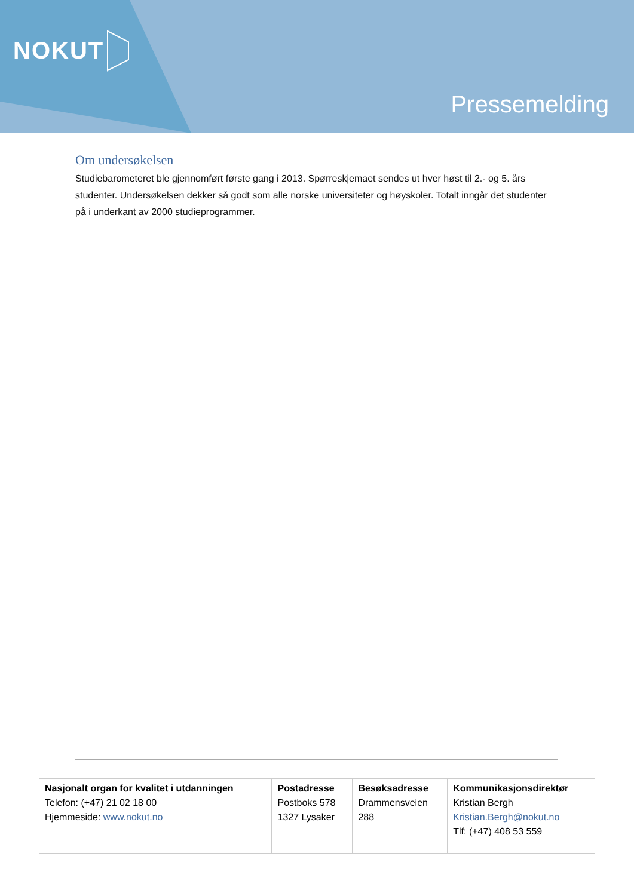NOKUT
Pressemelding
Om undersøkelsen
Studiebarometeret ble gjennomført første gang i 2013. Spørreskjemaet sendes ut hver høst til 2.- og 5. års studenter. Undersøkelsen dekker så godt som alle norske universiteter og høyskoler. Totalt inngår det studenter på i underkant av 2000 studieprogrammer.
| Nasjonalt organ for kvalitet i utdanningen Telefon: (+47) 21 02 18 00 Hjemmeside: www.nokut.no | Postadresse Postboks 578 1327 Lysaker | Besøksadresse Drammensveien 288 | Kommunikasjonsdirektør Kristian Bergh Kristian.Bergh@nokut.no Tlf: (+47) 408 53 559 |